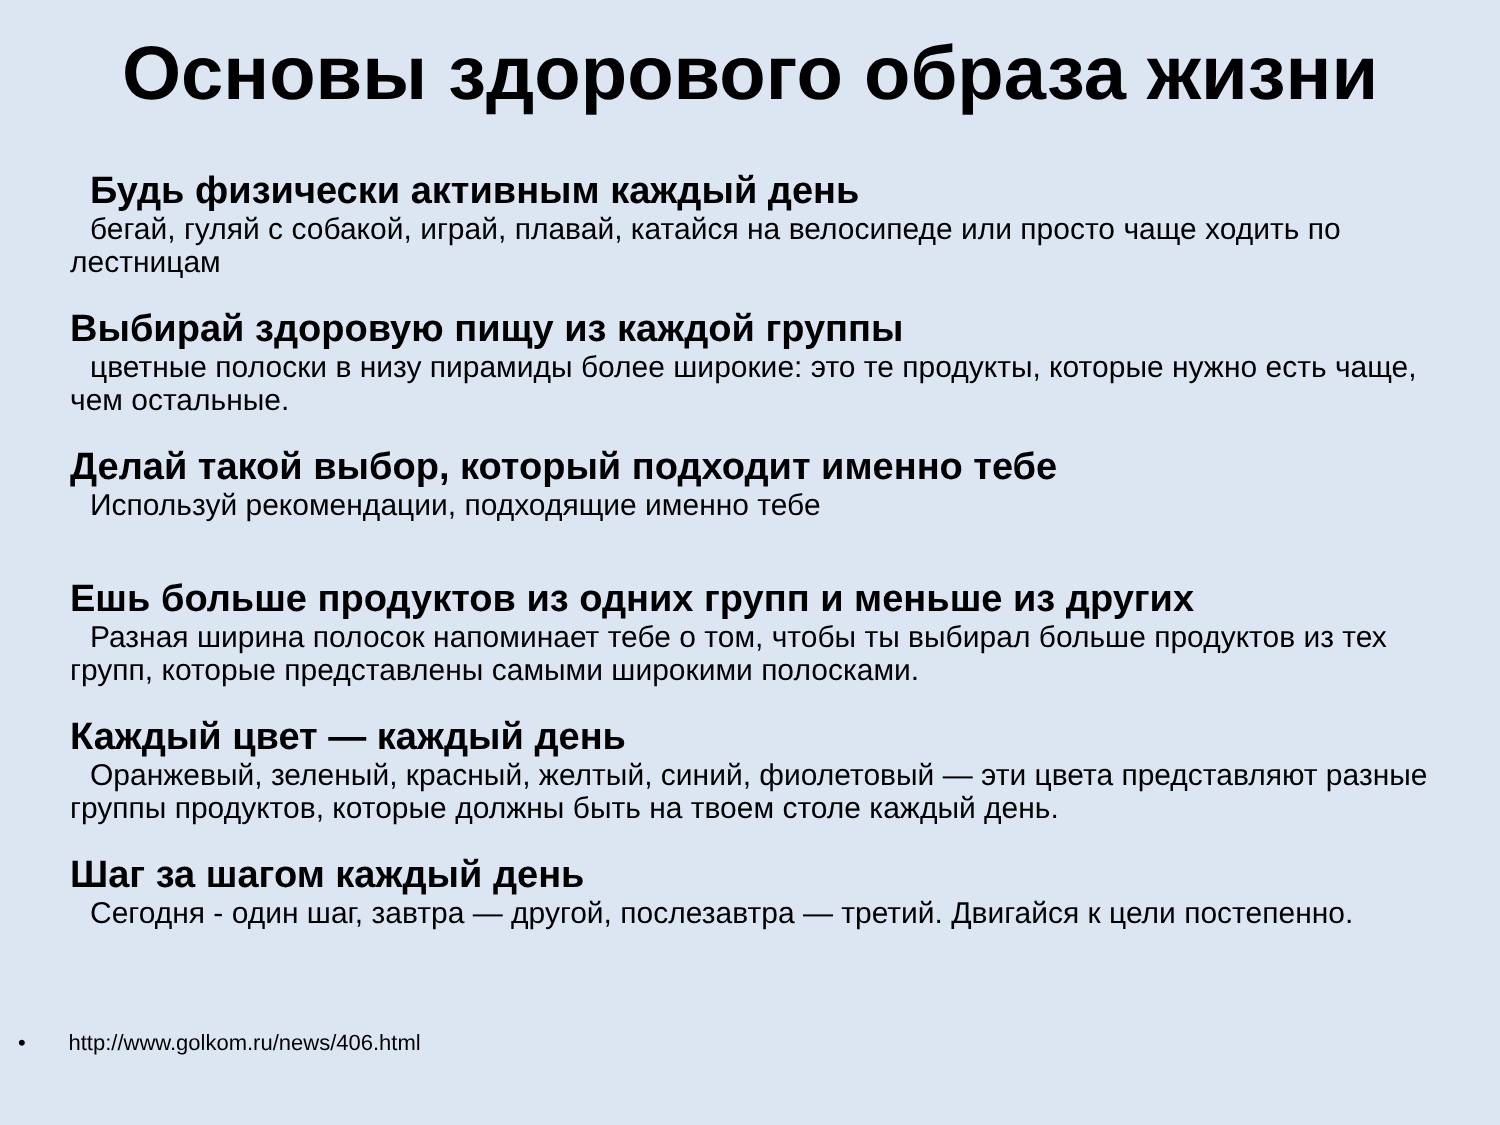Основы здорового образа жизни
Будь физически активным каждый день
бегай, гуляй с собакой, играй, плавай, катайся на велосипеде или просто чаще ходить по лестницам
Выбирай здоровую пищу из каждой группы
цветные полоски в низу пирамиды более широкие: это те продукты, которые нужно есть чаще, чем остальные.
Делай такой выбор, который подходит именно тебе
Используй рекомендации, подходящие именно тебе
Ешь больше продуктов из одних групп и меньше из других
Разная ширина полосок напоминает тебе о том, чтобы ты выбирал больше продуктов из тех групп, которые представлены самыми широкими полосками.
Каждый цвет — каждый день
Оранжевый, зеленый, красный, желтый, синий, фиолетовый — эти цвета представляют разные группы продуктов, которые должны быть на твоем столе каждый день.
Шаг за шагом каждый день
Сегодня - один шаг, завтра — другой, послезавтра — третий. Двигайся к цели постепенно.
• http://www.golkom.ru/news/406.html